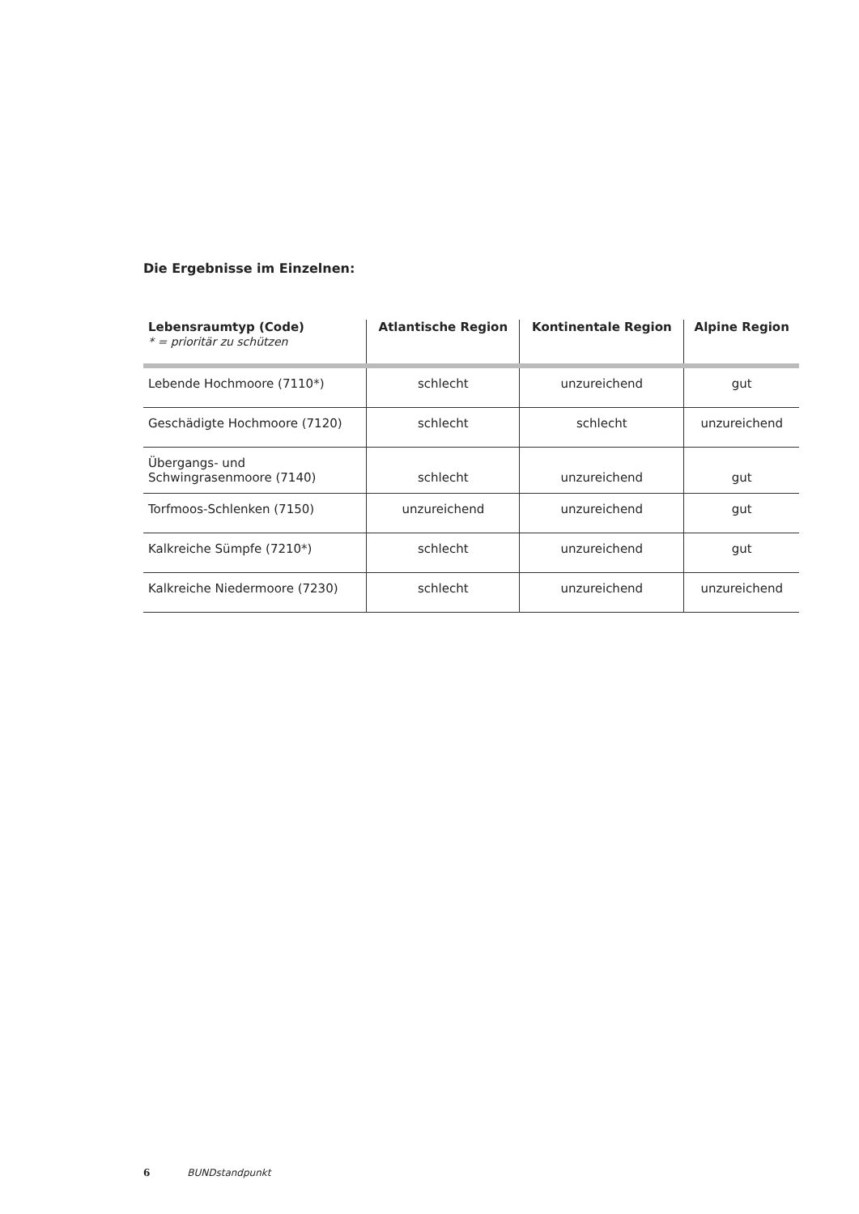Die Ergebnisse im Einzelnen:
| Lebensraumtyp (Code) * = prioritär zu schützen | Atlantische Region | Kontinentale Region | Alpine Region |
| --- | --- | --- | --- |
| Lebende Hochmoore (7110*) | schlecht | unzureichend | gut |
| Geschädigte Hochmoore (7120) | schlecht | schlecht | unzureichend |
| Übergangs- und Schwingrasenmoore (7140) | schlecht | unzureichend | gut |
| Torfmoos-Schlenken (7150) | unzureichend | unzureichend | gut |
| Kalkreiche Sümpfe (7210*) | schlecht | unzureichend | gut |
| Kalkreiche Niedermoore (7230) | schlecht | unzureichend | unzureichend |
6 BUNDstandpunkt